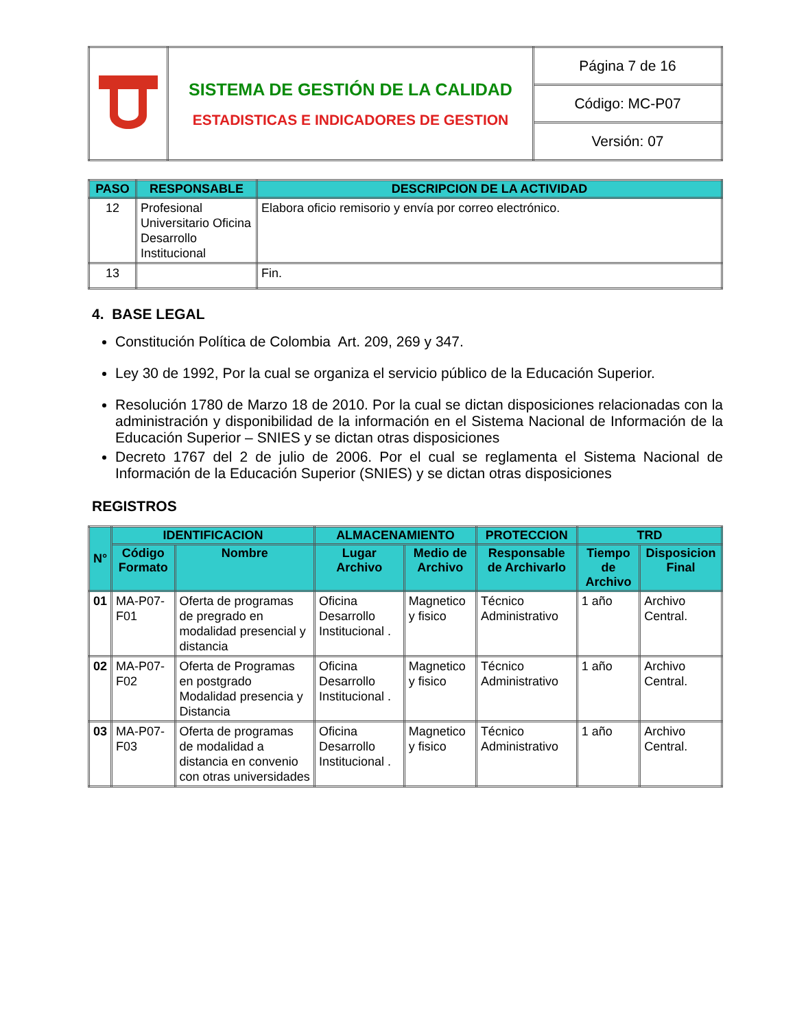| | SISTEMA DE GESTIÓN DE LA CALIDAD ESTADISTICAS E INDICADORES DE GESTION | Página 7 de 16 |
| | | Código: MC-P07 |
| | | Versión: 07 |
| PASO | RESPONSABLE | DESCRIPCION DE LA ACTIVIDAD |
| --- | --- | --- |
| 12 | Profesional Universitario Oficina Desarrollo Institucional | Elabora oficio remisorio y envía por correo electrónico. |
| 13 | | Fin. |
4. BASE LEGAL
Constitución Política de Colombia Art. 209, 269 y 347.
Ley 30 de 1992, Por la cual se organiza el servicio público de la Educación Superior.
Resolución 1780 de Marzo 18 de 2010. Por la cual se dictan disposiciones relacionadas con la administración y disponibilidad de la información en el Sistema Nacional de Información de la Educación Superior – SNIES y se dictan otras disposiciones
Decreto 1767 del 2 de julio de 2006. Por el cual se reglamenta el Sistema Nacional de Información de la Educación Superior (SNIES) y se dictan otras disposiciones
REGISTROS
| N° | IDENTIFICACION | | ALMACENAMIENTO | | PROTECCION | TRD | |
| --- | --- | --- | --- | --- | --- | --- | --- |
| | Código Formato | Nombre | Lugar Archivo | Medio de Archivo | Responsable de Archivarlo | Tiempo de Archivo | Disposicion Final |
| 01 | MA-P07-F01 | Oferta de programas de pregrado en modalidad presencial y distancia | Oficina Desarrollo Institucional . | Magnetico y fisico | Técnico Administrativo | 1 año | Archivo Central. |
| 02 | MA-P07-F02 | Oferta de Programas en postgrado Modalidad presencia y Distancia | Oficina Desarrollo Institucional . | Magnetico y fisico | Técnico Administrativo | 1 año | Archivo Central. |
| 03 | MA-P07-F03 | Oferta de programas de modalidad a distancia en convenio con otras universidades | Oficina Desarrollo Institucional . | Magnetico y fisico | Técnico Administrativo | 1 año | Archivo Central. |